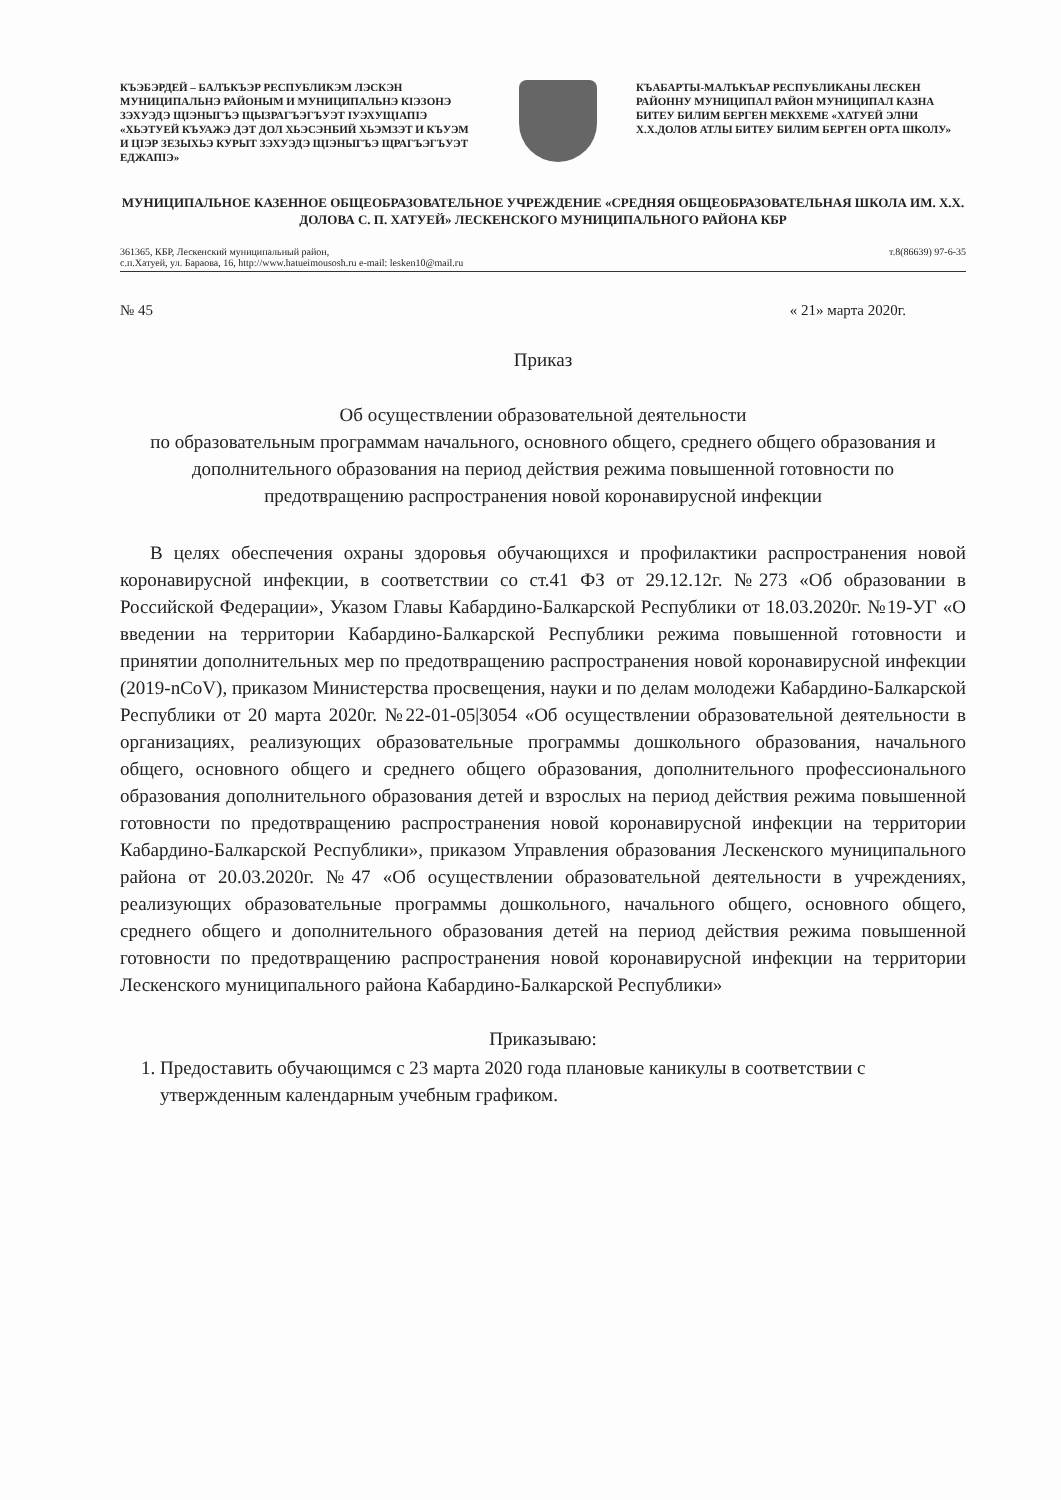КЪЭБЭРДЕЙ – БАЛЪКЪЭР РЕСПУБЛИКЭМ ЛЭСКЭН МУНИЦИПАЛЬНЭ РАЙОНЫМ И МУНИЦИПАЛЬНЭ КIЭЗОНЭ ЗЭХУЭДЭ ЩIЭНЫГЪЭ ЩЫЗРАГЪЭГЪУЭТ IУЭХУЩIАПIЭ «ХЬЭТУЕЙ КЪУАЖЭ ДЭТ ДОЛ ХЬЭСЭНБИЙ ХЬЭМЗЭТ И КЪУЭМ И ЦIЭР ЗЕЗЫХЬЭ КУРЫТ ЗЭХУЭДЭ ЩIЭНЫГЪЭ ЩРАГЪЭГЪУЭТ ЕДЖАПIЭ»
КЪАБАРТЫ-МАЛЪКЪАР РЕСПУБЛИКАНЫ ЛЕСКЕН РАЙОННУ МУНИЦИПАЛ РАЙОН МУНИЦИПАЛ КАЗНА БИТЕУ БИЛИМ БЕРГЕН МЕКХЕМЕ «ХАТУЕЙ ЭЛНИ Х.Х.ДОЛОВ АТЛЫ БИТЕУ БИЛИМ БЕРГЕН ОРТА ШКОЛУ»
МУНИЦИПАЛЬНОЕ КАЗЕННОЕ ОБЩЕОБРАЗОВАТЕЛЬНОЕ УЧРЕЖДЕНИЕ «СРЕДНЯЯ ОБЩЕОБРАЗОВАТЕЛЬНАЯ ШКОЛА ИМ. Х.Х. ДОЛОВА С. П. ХАТУЕЙ» ЛЕСКЕНСКОГО МУНИЦИПАЛЬНОГО РАЙОНА КБР
361365, КБР, Лескенский муниципальный район,
с.п.Хатуей, ул. Бараова, 16, http://www.hatueimousosh.ru e-mail: lesken10@mail.ru т.8(86639) 97-6-35
№ 45 « 21» марта 2020г.
Приказ
Об осуществлении образовательной деятельности
по образовательным программам начального, основного общего, среднего общего образования и дополнительного образования на период действия режима повышенной готовности по предотвращению распространения новой коронавирусной инфекции
В целях обеспечения охраны здоровья обучающихся и профилактики распространения новой коронавирусной инфекции, в соответствии со ст.41 ФЗ от 29.12.12г. №273 «Об образовании в Российской Федерации», Указом Главы Кабардино-Балкарской Республики от 18.03.2020г. №19-УГ «О введении на территории Кабардино-Балкарской Республики режима повышенной готовности и принятии дополнительных мер по предотвращению распространения новой коронавирусной инфекции (2019-nCoV), приказом Министерства просвещения, науки и по делам молодежи Кабардино-Балкарской Республики от 20 марта 2020г. №22-01-05|3054 «Об осуществлении образовательной деятельности в организациях, реализующих образовательные программы дошкольного образования, начального общего, основного общего и среднего общего образования, дополнительного профессионального образования дополнительного образования детей и взрослых на период действия режима повышенной готовности по предотвращению распространения новой коронавирусной инфекции на территории Кабардино-Балкарской Республики», приказом Управления образования Лескенского муниципального района от 20.03.2020г. №47 «Об осуществлении образовательной деятельности в учреждениях, реализующих образовательные программы дошкольного, начального общего, основного общего, среднего общего и дополнительного образования детей на период действия режима повышенной готовности по предотвращению распространения новой коронавирусной инфекции на территории Лескенского муниципального района Кабардино-Балкарской Республики»
Приказываю:
1. Предоставить обучающимся с 23 марта 2020 года плановые каникулы в соответствии с утвержденным календарным учебным графиком.